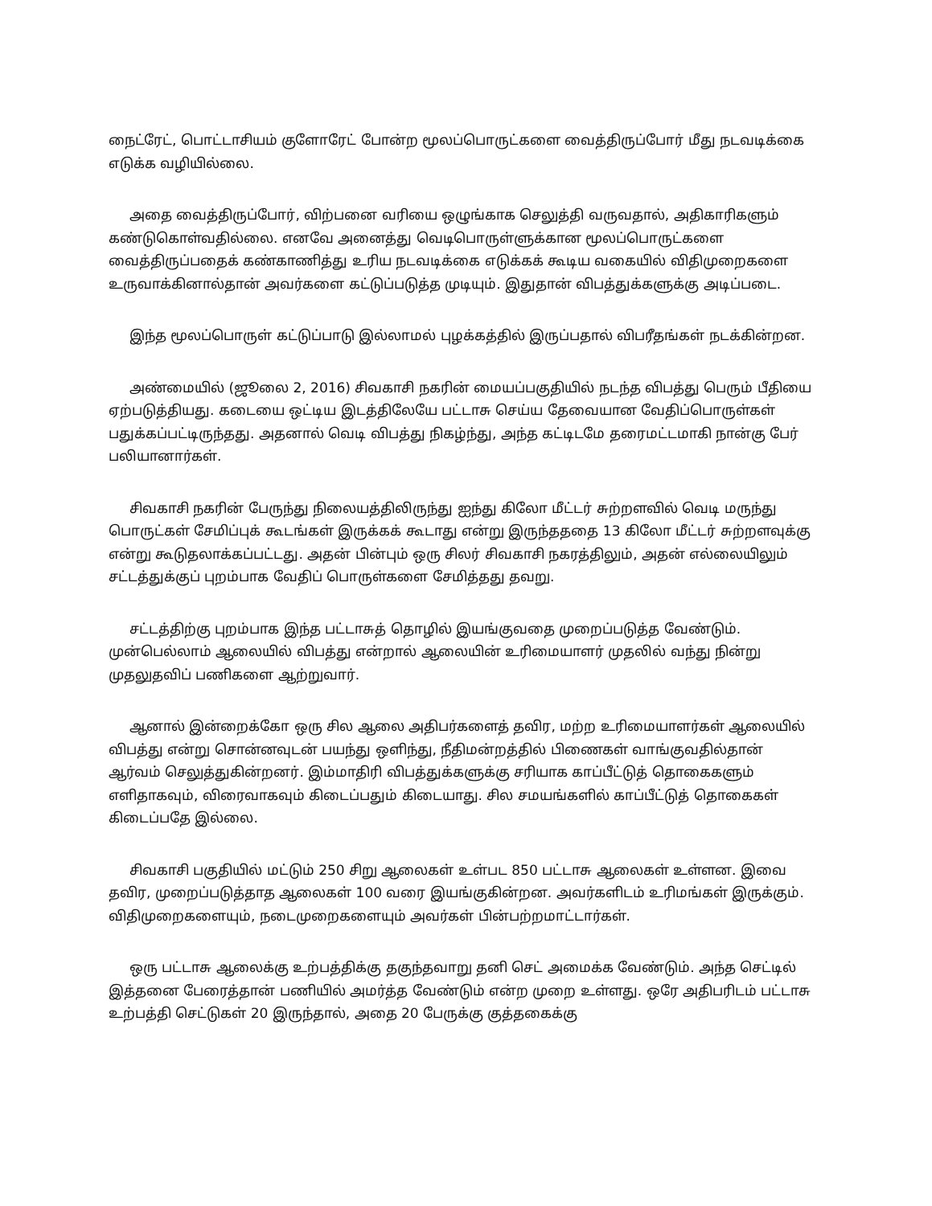நைட்ரேட், பொட்டாசியம் குளோரேட் போன்ற மூலப்பொருட்களை வைத்திருப்போர் மீது நடவடிக்கை எடுக்க வழியில்லை.
அதை வைத்திருப்போர், விற்பனை வரியை ஒழுங்காக செலுத்தி வருவதால், அதிகாரிகளும் கண்டுகொள்வதில்லை. எனவே அனைத்து வெடிபொருள்ளுக்கான மூலப்பொருட்களை வைத்திருப்பதைக் கண்காணித்து உரிய நடவடிக்கை எடுக்கக் கூடிய வகையில் விதிமுறைகளை உருவாக்கினால்தான் அவர்களை கட்டுப்படுத்த முடியும். இதுதான் விபத்துக்களுக்கு அடிப்படை.
இந்த மூலப்பொருள் கட்டுப்பாடு இல்லாமல் புழக்கத்தில் இருப்பதால் விபரீதங்கள் நடக்கின்றன.
அண்மையில் (ஜூலை 2, 2016) சிவகாசி நகரின் மையப்பகுதியில் நடந்த விபத்து பெரும் பீதியை ஏற்படுத்தியது. கடையை ஒட்டிய இடத்திலேயே பட்டாசு செய்ய தேவையான வேதிப்பொருள்கள் பதுக்கப்பட்டிருந்தது. அதனால் வெடி விபத்து நிகழ்ந்து, அந்த கட்டிடமே தரைமட்டமாகி நான்கு பேர் பலியானார்கள்.
சிவகாசி நகரின் பேருந்து நிலையத்திலிருந்து ஐந்து கிலோ மீட்டர் சுற்றளவில் வெடி மருந்து பொருட்கள் சேமிப்புக் கூடங்கள் இருக்கக் கூடாது என்று இருந்தததை 13 கிலோ மீட்டர் சுற்றளவுக்கு என்று கூடுதலாக்கப்பட்டது. அதன் பின்பும் ஒரு சிலர் சிவகாசி நகரத்திலும், அதன் எல்லையிலும் சட்டத்துக்குப் புறம்பாக வேதிப் பொருள்களை சேமித்தது தவறு.
சட்டத்திற்கு புறம்பாக இந்த பட்டாசுத் தொழில் இயங்குவதை முறைப்படுத்த வேண்டும். முன்பெல்லாம் ஆலையில் விபத்து என்றால் ஆலையின் உரிமையாளர் முதலில் வந்து நின்று முதலுதவிப் பணிகளை ஆற்றுவார்.
ஆனால் இன்றைக்கோ ஒரு சில ஆலை அதிபர்களைத் தவிர, மற்ற உரிமையாளர்கள் ஆலையில் விபத்து என்று சொன்னவுடன் பயந்து ஒளிந்து, நீதிமன்றத்தில் பிணைகள் வாங்குவதில்தான் ஆர்வம் செலுத்துகின்றனர். இம்மாதிரி விபத்துக்களுக்கு சரியாக காப்பீட்டுத் தொகைகளும் எளிதாகவும், விரைவாகவும் கிடைப்பதும் கிடையாது. சில சமயங்களில் காப்பீட்டுத் தொகைகள் கிடைப்பதே இல்லை.
சிவகாசி பகுதியில் மட்டும் 250 சிறு ஆலைகள் உள்பட 850 பட்டாசு ஆலைகள் உள்ளன. இவை தவிர, முறைப்படுத்தாத ஆலைகள் 100 வரை இயங்குகின்றன. அவர்களிடம் உரிமங்கள் இருக்கும். விதிமுறைகளையும், நடைமுறைகளையும் அவர்கள் பின்பற்றமாட்டார்கள்.
ஒரு பட்டாசு ஆலைக்கு உற்பத்திக்கு தகுந்தவாறு தனி செட் அமைக்க வேண்டும். அந்த செட்டில் இத்தனை பேரைத்தான் பணியில் அமர்த்த வேண்டும் என்ற முறை உள்ளது. ஒரே அதிபரிடம் பட்டாசு உற்பத்தி செட்டுகள் 20 இருந்தால், அதை 20 பேருக்கு குத்தகைக்கு